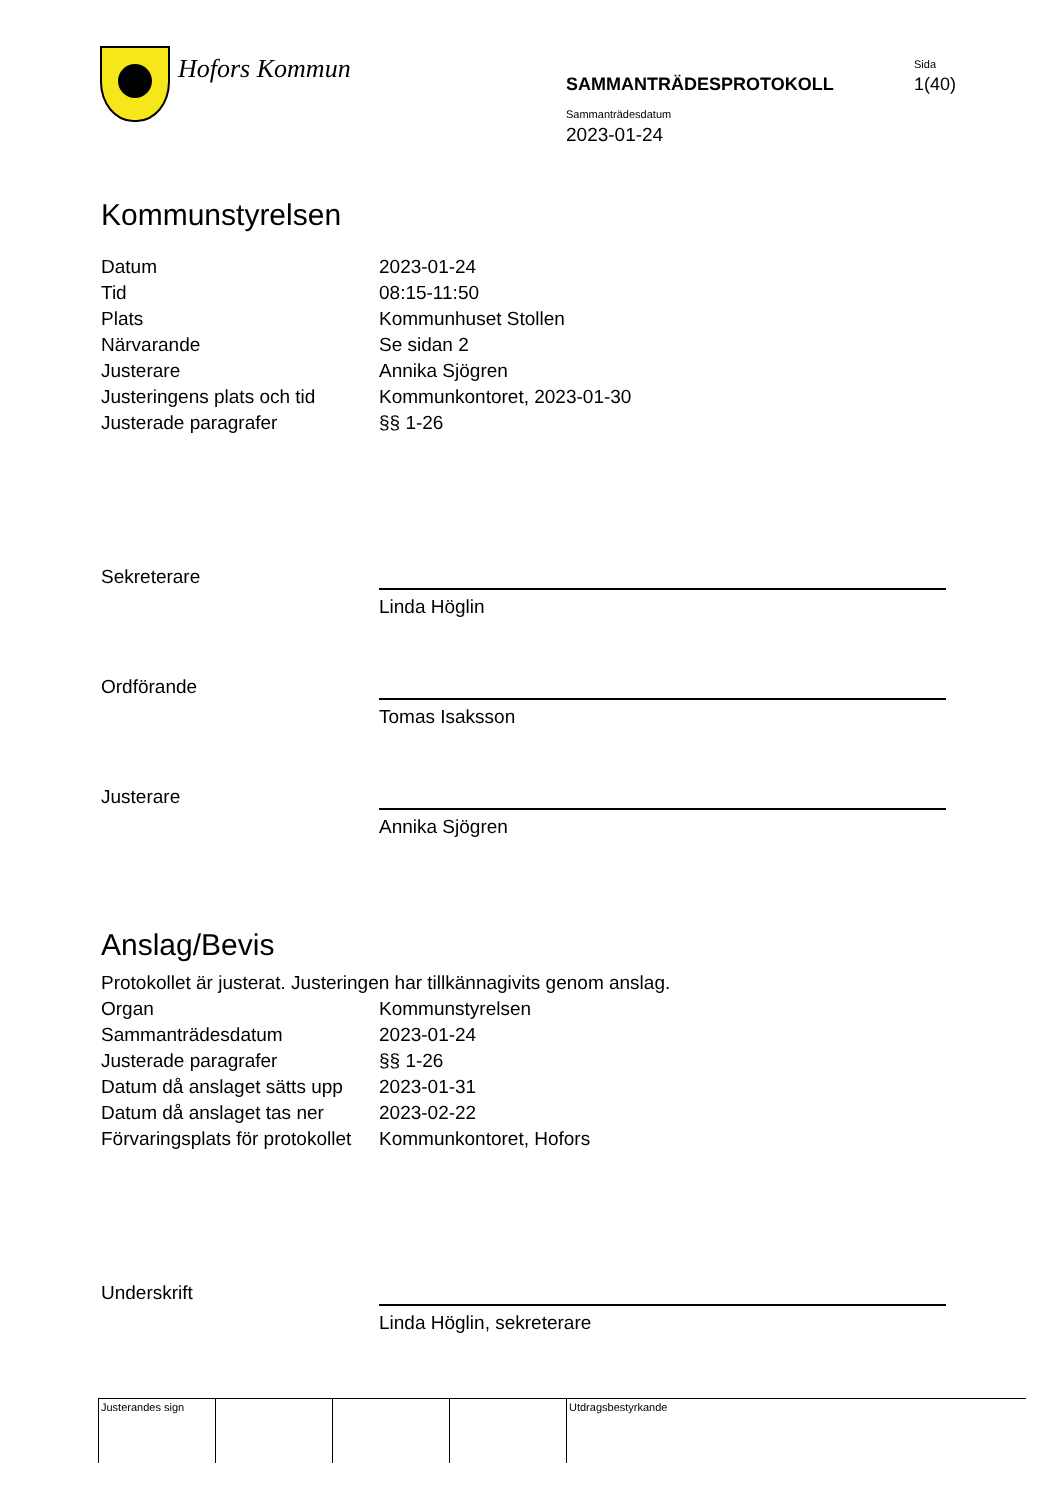Hofors Kommun Sida
SAMMANTRÄDESPROTOKOLL 1(40)
Sammanträdesdatum
2023-01-24
Kommunstyrelsen
| Datum | 2023-01-24 |
| Tid | 08:15-11:50 |
| Plats | Kommunhuset Stollen |
| Närvarande | Se sidan 2 |
| Justerare | Annika Sjögren |
| Justeringens plats och tid | Kommunkontoret, 2023-01-30 |
| Justerade paragrafer | §§ 1-26 |
Sekreterare
Linda Höglin
Ordförande
Tomas Isaksson
Justerare
Annika Sjögren
Anslag/Bevis
Protokollet är justerat. Justeringen har tillkännagivits genom anslag.
| Organ | Kommunstyrelsen |
| Sammanträdesdatum | 2023-01-24 |
| Justerade paragrafer | §§ 1-26 |
| Datum då anslaget sätts upp | 2023-01-31 |
| Datum då anslaget tas ner | 2023-02-22 |
| Förvaringsplats för protokollet | Kommunkontoret, Hofors |
Underskrift
Linda Höglin, sekreterare
| Justerandes sign | | | | Utdragsbestyrkande |